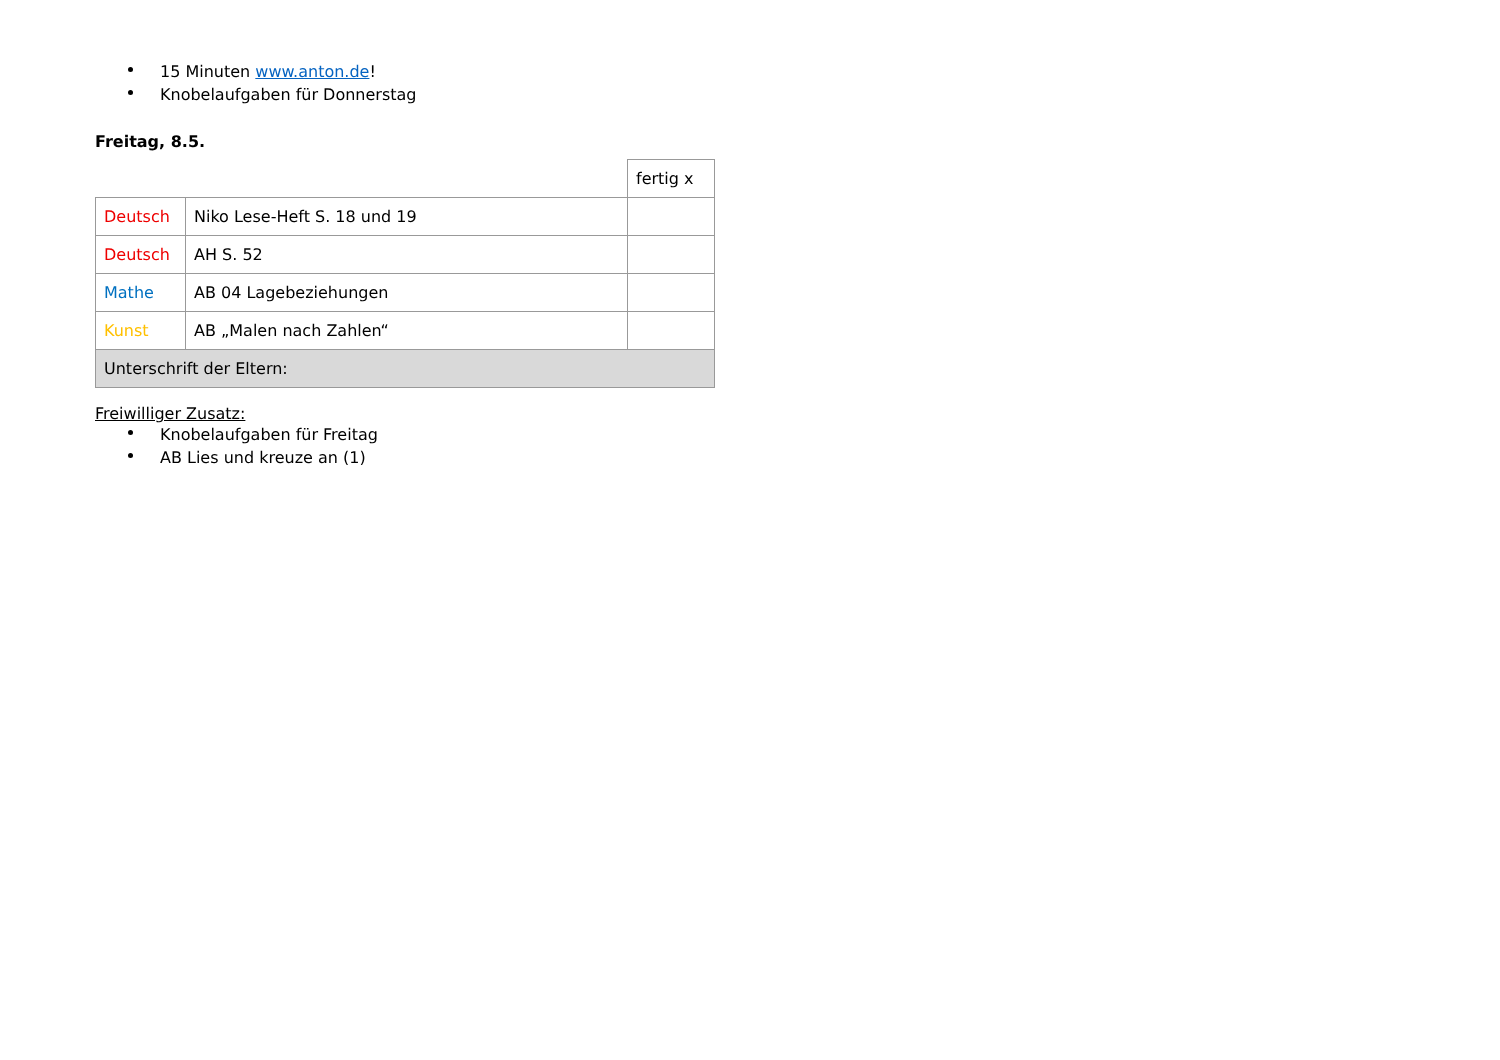15 Minuten www.anton.de!
Knobelaufgaben für Donnerstag
Freitag, 8.5.
| | | fertig x |
| Deutsch | Niko Lese-Heft S. 18 und 19 | |
| Deutsch | AH S. 52 | |
| Mathe | AB 04 Lagebeziehungen | |
| Kunst | AB „Malen nach Zahlen“ | |
| Unterschrift der Eltern: | | |
Freiwilliger Zusatz:
Knobelaufgaben für Freitag
AB Lies und kreuze an (1)